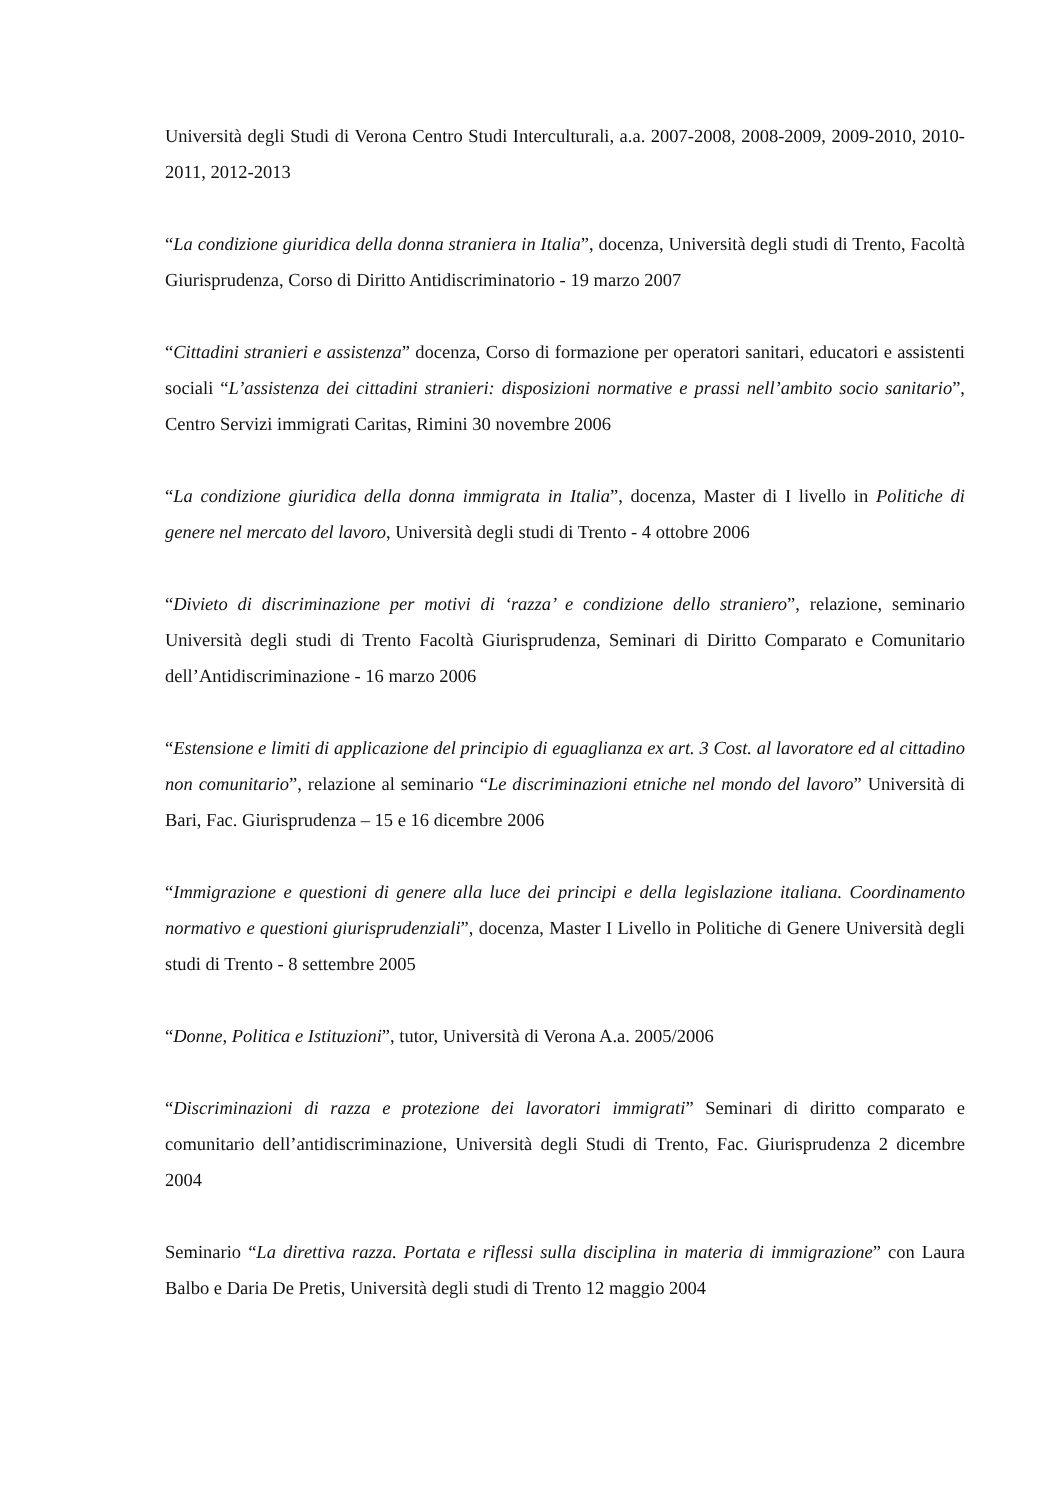Università degli Studi di Verona Centro Studi Interculturali, a.a. 2007-2008, 2008-2009, 2009-2010, 2010-2011, 2012-2013
“La condizione giuridica della donna straniera in Italia”, docenza, Università degli studi di Trento, Facoltà Giurisprudenza, Corso di Diritto Antidiscriminatorio - 19 marzo 2007
“Cittadini stranieri e assistenza” docenza, Corso di formazione per operatori sanitari, educatori e assistenti sociali “L’assistenza dei cittadini stranieri: disposizioni normative e prassi nell’ambito socio sanitario”, Centro Servizi immigrati Caritas, Rimini 30 novembre 2006
“La condizione giuridica della donna immigrata in Italia”, docenza, Master di I livello in Politiche di genere nel mercato del lavoro, Università degli studi di Trento - 4 ottobre 2006
“Divieto di discriminazione per motivi di ‘razza’ e condizione dello straniero”, relazione, seminario Università degli studi di Trento Facoltà Giurisprudenza, Seminari di Diritto Comparato e Comunitario dell’Antidiscriminazione - 16 marzo 2006
“Estensione e limiti di applicazione del principio di eguaglianza ex art. 3 Cost. al lavoratore ed al cittadino non comunitario”, relazione al seminario “Le discriminazioni etniche nel mondo del lavoro” Università di Bari, Fac. Giurisprudenza – 15 e 16 dicembre 2006
“Immigrazione e questioni di genere alla luce dei principi e della legislazione italiana. Coordinamento normativo e questioni giurisprudenziali”, docenza, Master I Livello in Politiche di Genere Università degli studi di Trento - 8 settembre 2005
“Donne, Politica e Istituzioni”, tutor, Università di Verona A.a. 2005/2006
“Discriminazioni di razza e protezione dei lavoratori immigrati” Seminari di diritto comparato e comunitario dell’antidiscriminazione, Università degli Studi di Trento, Fac. Giurisprudenza 2 dicembre 2004
Seminario “La direttiva razza. Portata e riflessi sulla disciplina in materia di immigrazione” con Laura Balbo e Daria De Pretis, Università degli studi di Trento 12 maggio 2004